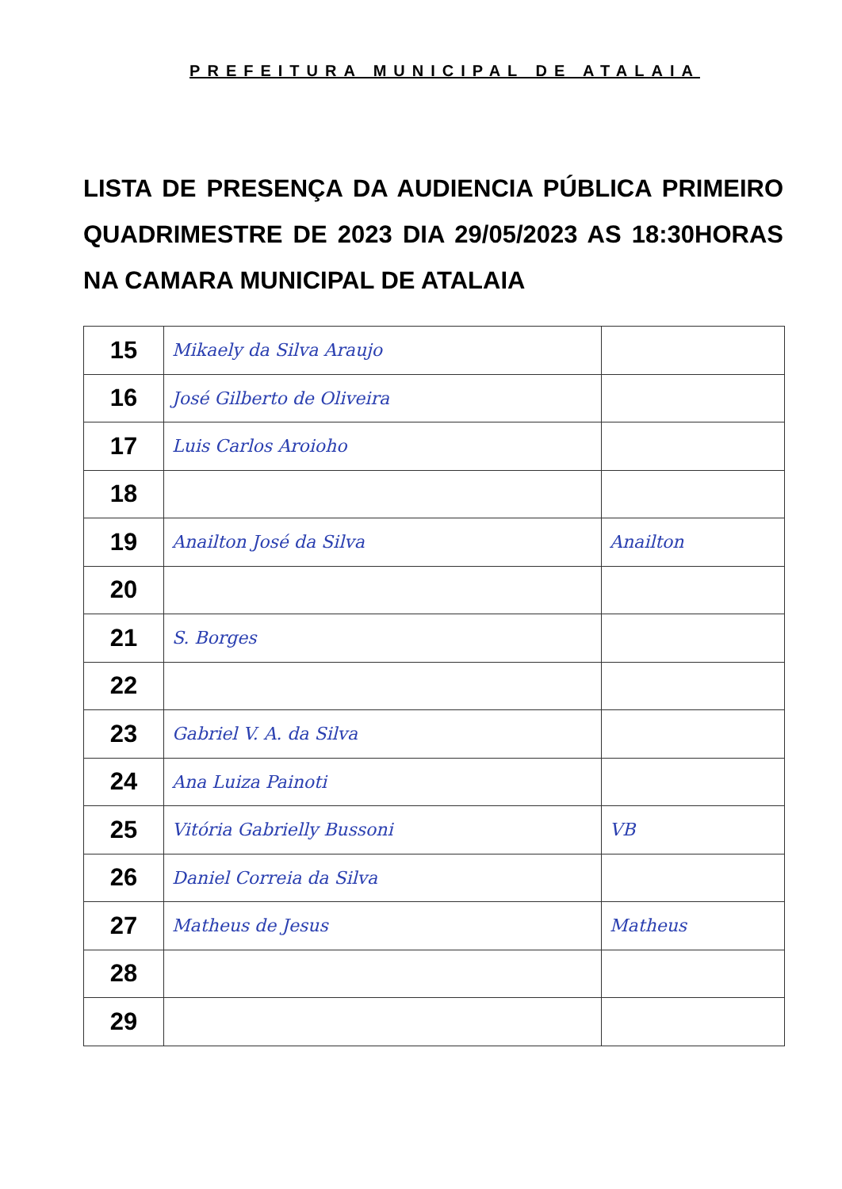PREFEITURA MUNICIPAL DE ATALAIA
LISTA DE PRESENÇA DA AUDIENCIA PÚBLICA PRIMEIRO QUADRIMESTRE DE 2023 DIA 29/05/2023 AS 18:30HORAS NA CAMARA MUNICIPAL DE ATALAIA
| 15 | Mikaely da Silva Araujo | |
| 16 | José Gilberto de Oliveira | |
| 17 | Luis Carlos Aroioho | |
| 18 | | |
| 19 | Anailton José da Silva | Anailton |
| 20 | | |
| 21 | S. Borges | |
| 22 | | |
| 23 | Gabriel V. A. da Silva | |
| 24 | Ana Luiza Painoti | |
| 25 | Vitória Gabrielly Bussoni | VB |
| 26 | Daniel Correia da Silva | |
| 27 | Matheus de Jesus | Matheus |
| 28 | | |
| 29 | | |